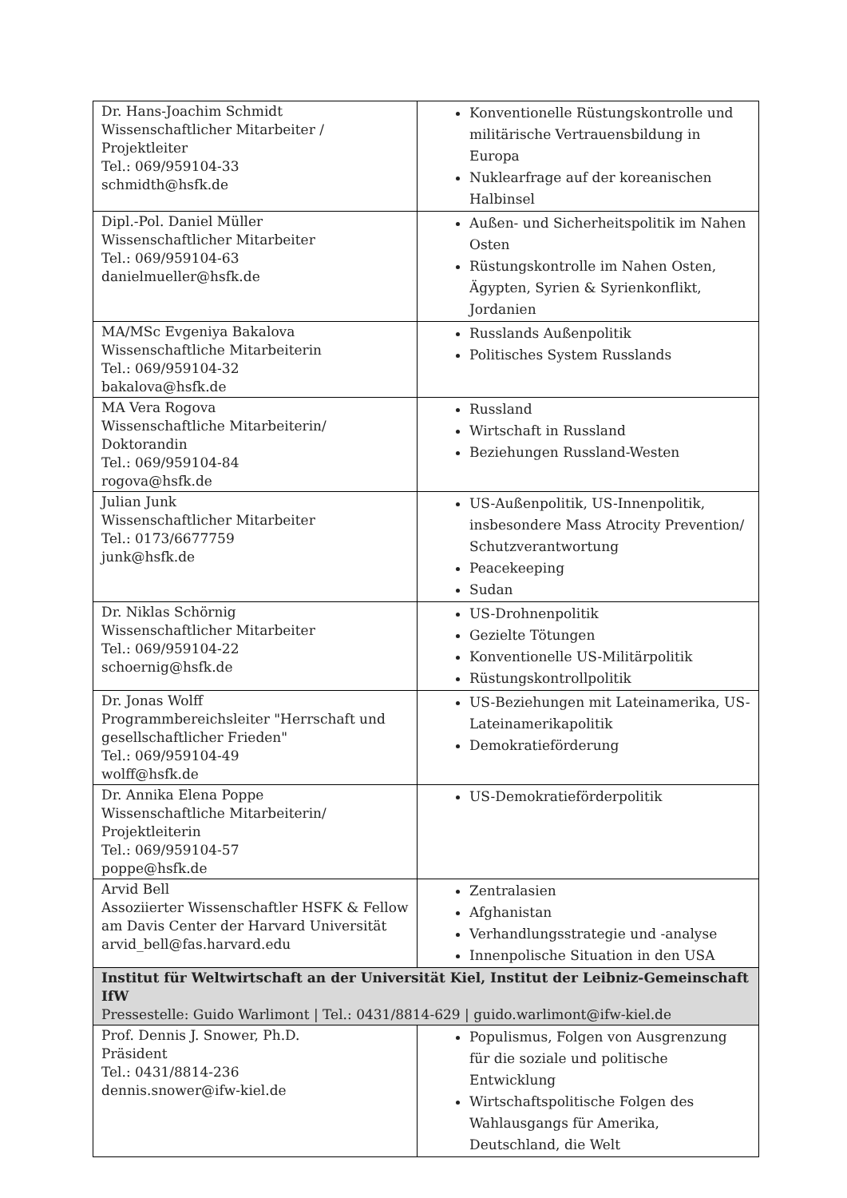| Dr. Hans-Joachim Schmidt Wissenschaftlicher Mitarbeiter / Projektleiter Tel.: 069/959104-33 schmidth@hsfk.de | Konventionelle Rüstungskontrolle und militärische Vertrauensbildung in Europa Nuklearfrage auf der koreanischen Halbinsel |
| Dipl.-Pol. Daniel Müller Wissenschaftlicher Mitarbeiter Tel.: 069/959104-63 danielmueller@hsfk.de | Außen- und Sicherheitspolitik im Nahen Osten Rüstungskontrolle im Nahen Osten, Ägypten, Syrien & Syrienkonflikt, Jordanien |
| MA/MSc Evgeniya Bakalova Wissenschaftliche Mitarbeiterin Tel.: 069/959104-32 bakalova@hsfk.de | Russlands Außenpolitik Politisches System Russlands |
| MA Vera Rogova Wissenschaftliche Mitarbeiterin/ Doktorandin Tel.: 069/959104-84 rogova@hsfk.de | Russland Wirtschaft in Russland Beziehungen Russland-Westen |
| Julian Junk Wissenschaftlicher Mitarbeiter Tel.: 0173/6677759 junk@hsfk.de | US-Außenpolitik, US-Innenpolitik, insbesondere Mass Atrocity Prevention/ Schutzverantwortung Peacekeeping Sudan |
| Dr. Niklas Schörnig Wissenschaftlicher Mitarbeiter Tel.: 069/959104-22 schoernig@hsfk.de | US-Drohnenpolitik Gezielte Tötungen Konventionelle US-Militärpolitik Rüstungskontrollpolitik |
| Dr. Jonas Wolff Programmbereichsleiter "Herrschaft und gesellschaftlicher Frieden" Tel.: 069/959104-49 wolff@hsfk.de | US-Beziehungen mit Lateinamerika, US-Lateinamerikapolitik Demokratieförderung |
| Dr. Annika Elena Poppe Wissenschaftliche Mitarbeiterin/ Projektleiterin Tel.: 069/959104-57 poppe@hsfk.de | US-Demokratieförderpolitik |
| Arvid Bell Assoziierter Wissenschaftler HSFK & Fellow am Davis Center der Harvard Universität arvid_bell@fas.harvard.edu | Zentralasien Afghanistan Verhandlungsstrategie und -analyse Innenpolische Situation in den USA |
| Institut für Weltwirtschaft an der Universität Kiel, Institut der Leibniz-Gemeinschaft IfW Pressestelle: Guido Warlimont / Tel.: 0431/8814-629 / guido.warlimont@ifw-kiel.de | |
| Prof. Dennis J. Snower, Ph.D. Präsident Tel.: 0431/8814-236 dennis.snower@ifw-kiel.de | Populismus, Folgen von Ausgrenzung für die soziale und politische Entwicklung Wirtschaftspolitische Folgen des Wahlausgangs für Amerika, Deutschland, die Welt |